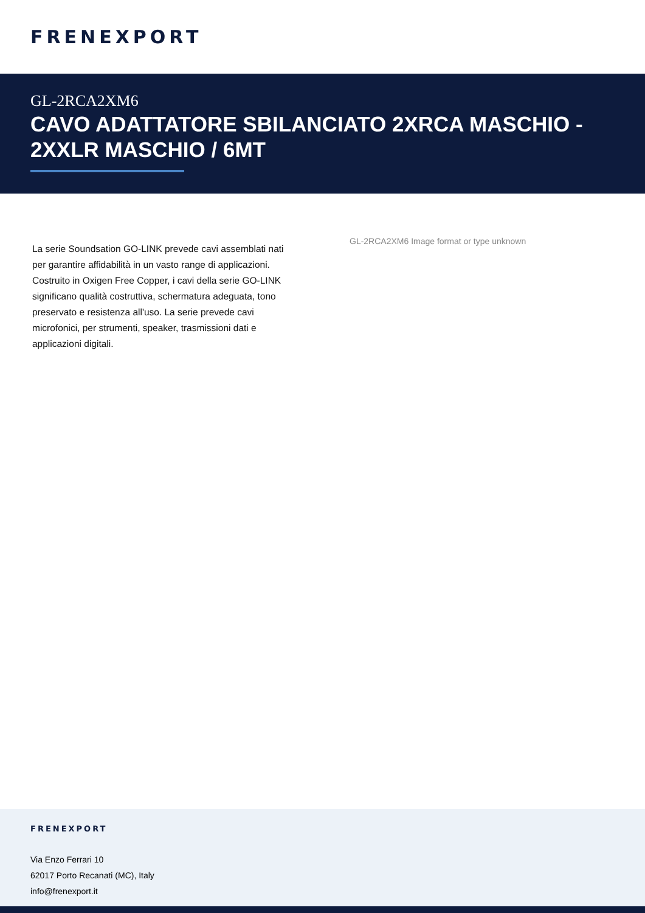FRENEXPORT
GL-2RCA2XM6
CAVO ADATTATORE SBILANCIATO 2XRCA MASCHIO - 2XXLR MASCHIO / 6MT
La serie Soundsation GO-LINK prevede cavi assemblati nati per garantire affidabilità in un vasto range di applicazioni. Costruito in Oxigen Free Copper, i cavi della serie GO-LINK significano qualità costruttiva, schermatura adeguata, tono preservato e resistenza all'uso. La serie prevede cavi microfonici, per strumenti, speaker, trasmissioni dati e applicazioni digitali.
GL-2RCA2XM6 Image format or type unknown
FRENEXPORT
Via Enzo Ferrari 10
62017 Porto Recanati (MC), Italy
info@frenexport.it